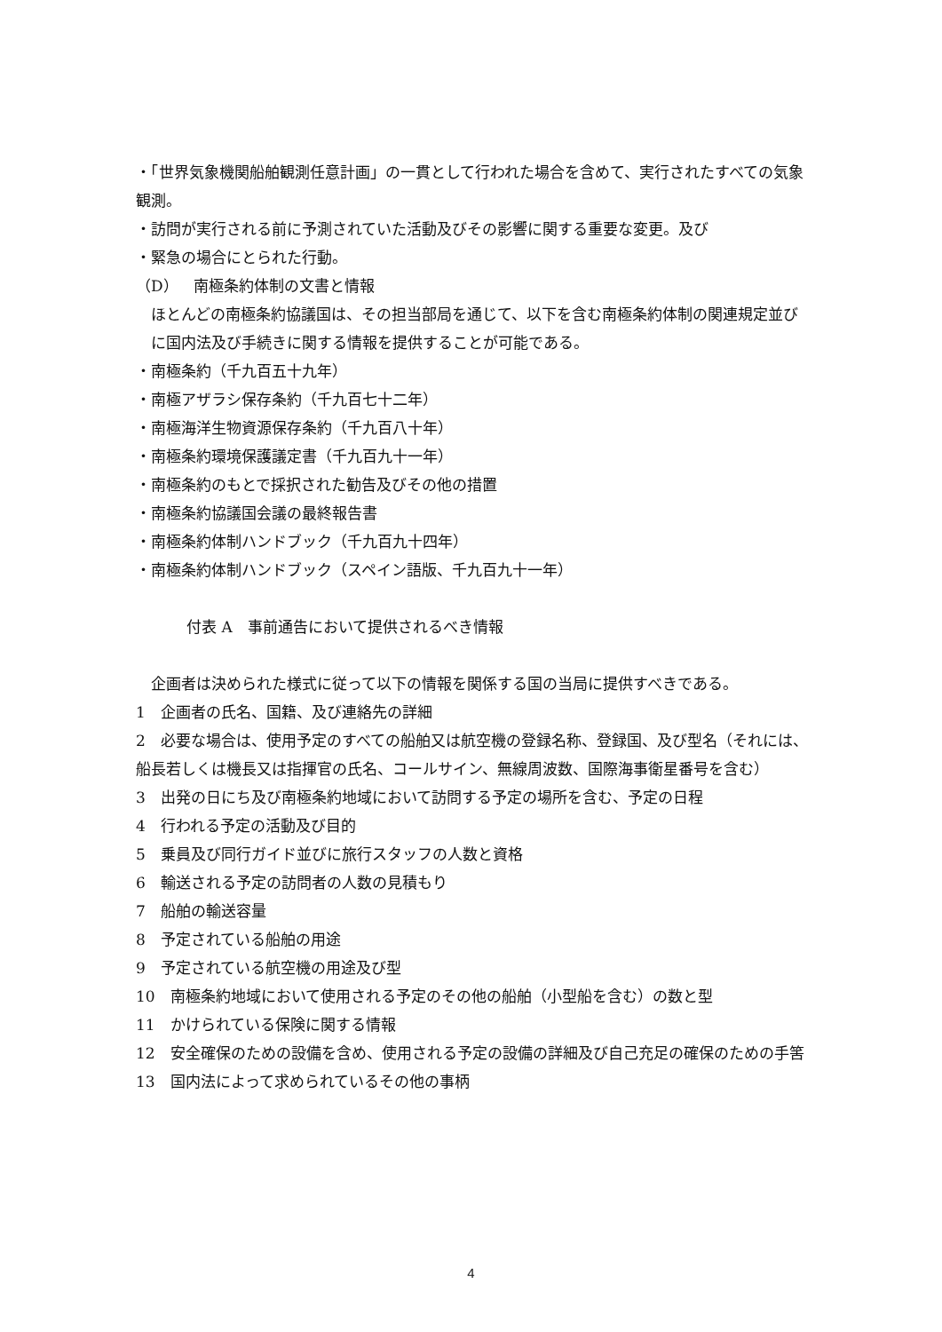・「世界気象機関船舶観測任意計画」の一貫として行われた場合を含めて、実行されたすべての気象観測。
・訪問が実行される前に予測されていた活動及びその影響に関する重要な変更。及び
・緊急の場合にとられた行動。
（D）　南極条約体制の文書と情報
ほとんどの南極条約協議国は、その担当部局を通じて、以下を含む南極条約体制の関連規定並びに国内法及び手続きに関する情報を提供することが可能である。
・南極条約（千九百五十九年）
・南極アザラシ保存条約（千九百七十二年）
・南極海洋生物資源保存条約（千九百八十年）
・南極条約環境保護議定書（千九百九十一年）
・南極条約のもとで採択された勧告及びその他の措置
・南極条約協議国会議の最終報告書
・南極条約体制ハンドブック（千九百九十四年）
・南極条約体制ハンドブック（スペイン語版、千九百九十一年）
付表 A　事前通告において提供されるべき情報
企画者は決められた様式に従って以下の情報を関係する国の当局に提供すべきである。
1　企画者の氏名、国籍、及び連絡先の詳細
2　必要な場合は、使用予定のすべての船舶又は航空機の登録名称、登録国、及び型名（それには、船長若しくは機長又は指揮官の氏名、コールサイン、無線周波数、国際海事衛星番号を含む）
3　出発の日にち及び南極条約地域において訪問する予定の場所を含む、予定の日程
4　行われる予定の活動及び目的
5　乗員及び同行ガイド並びに旅行スタッフの人数と資格
6　輸送される予定の訪問者の人数の見積もり
7　船舶の輸送容量
8　予定されている船舶の用途
9　予定されている航空機の用途及び型
10　南極条約地域において使用される予定のその他の船舶（小型船を含む）の数と型
11　かけられている保険に関する情報
12　安全確保のための設備を含め、使用される予定の設備の詳細及び自己充足の確保のための手筈
13　国内法によって求められているその他の事柄
4